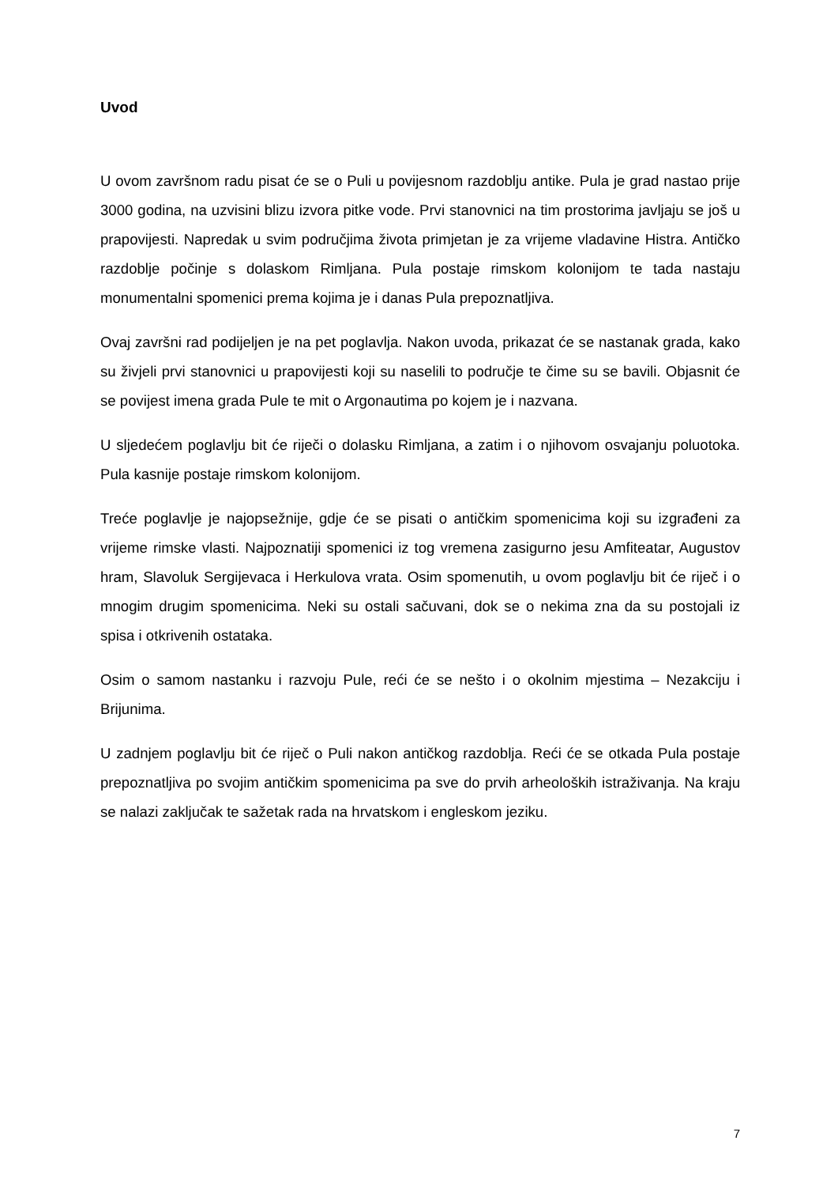Uvod
U ovom završnom radu pisat će se o Puli u povijesnom razdoblju antike. Pula je grad nastao prije 3000 godina, na uzvisini blizu izvora pitke vode. Prvi stanovnici na tim prostorima javljaju se još u prapovijesti. Napredak u svim područjima života primjetan je za vrijeme vladavine Histra. Antičko razdoblje počinje s dolaskom Rimljana. Pula postaje rimskom kolonijom te tada nastaju monumentalni spomenici prema kojima je i danas Pula prepoznatljiva.
Ovaj završni rad podijeljen je na pet poglavlja. Nakon uvoda, prikazat će se nastanak grada, kako su živjeli prvi stanovnici u prapovijesti koji su naselili to područje te čime su se bavili. Objasnit će se povijest imena grada Pule te mit o Argonautima po kojem je i nazvana.
U sljedećem poglavlju bit će riječi o dolasku Rimljana, a zatim i o njihovom osvajanju poluotoka. Pula kasnije postaje rimskom kolonijom.
Treće poglavlje je najopsežnije, gdje će se pisati o antičkim spomenicima koji su izgrađeni za vrijeme rimske vlasti. Najpoznatiji spomenici iz tog vremena zasigurno jesu Amfiteatar, Augustov hram, Slavoluk Sergijevaca i Herkulova vrata. Osim spomenutih, u ovom poglavlju bit će riječ i o mnogim drugim spomenicima. Neki su ostali sačuvani, dok se o nekima zna da su postojali iz spisa i otkrivenih ostataka.
Osim o samom nastanku i razvoju Pule, reći će se nešto i o okolnim mjestima – Nezakciju i Brijunima.
U zadnjem poglavlju bit će riječ o Puli nakon antičkog razdoblja. Reći će se otkada Pula postaje prepoznatljiva po svojim antičkim spomenicima pa sve do prvih arheoloških istraživanja. Na kraju se nalazi zaključak te sažetak rada na hrvatskom i engleskom jeziku.
7